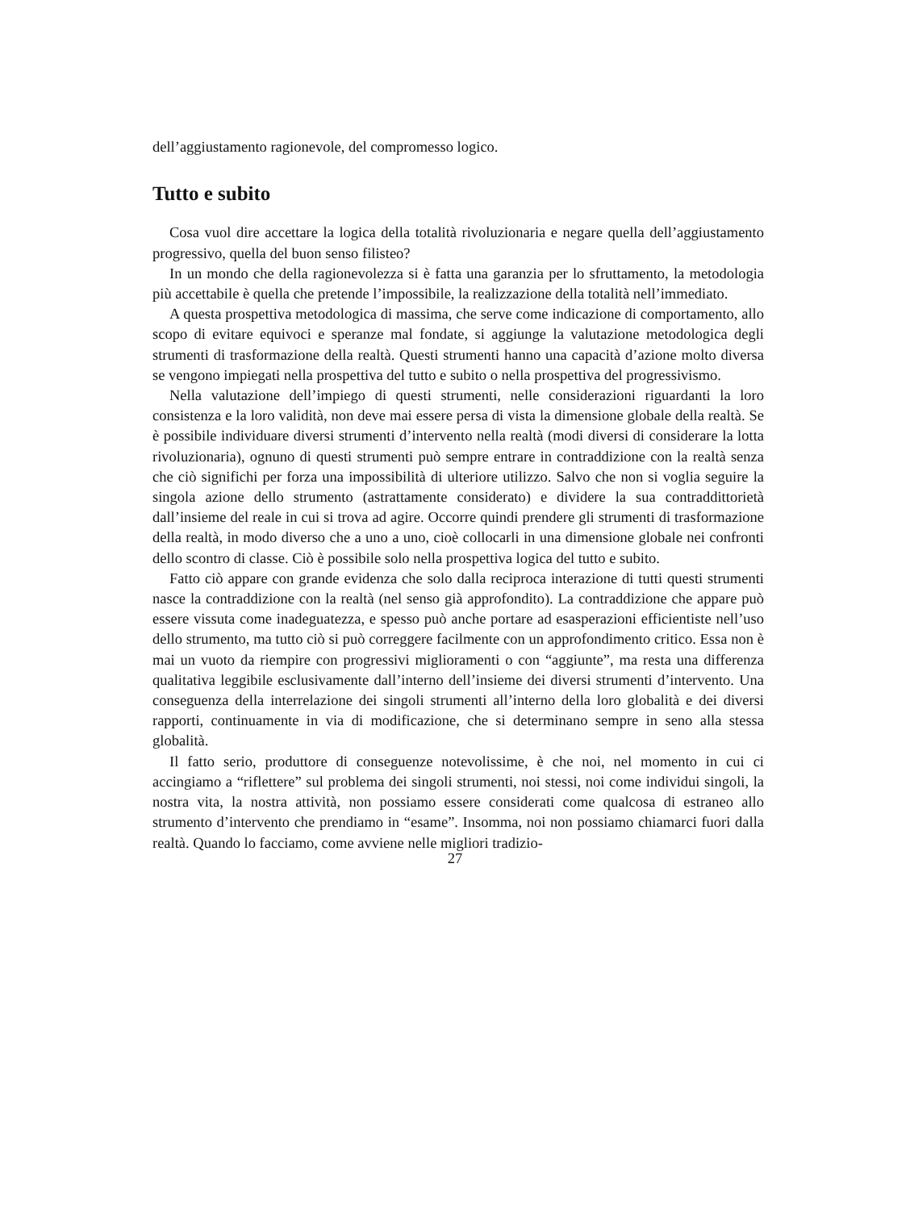dell’aggiustamento ragionevole, del compromesso logico.
Tutto e subito
Cosa vuol dire accettare la logica della totalità rivoluzionaria e negare quella dell’aggiustamento progressivo, quella del buon senso filisteo?
In un mondo che della ragionevolezza si è fatta una garanzia per lo sfruttamento, la metodologia più accettabile è quella che pretende l’impossibile, la realizzazione della totalità nell’immediato.
A questa prospettiva metodologica di massima, che serve come indicazione di comportamento, allo scopo di evitare equivoci e speranze mal fondate, si aggiunge la valutazione metodologica degli strumenti di trasformazione della realtà. Questi strumenti hanno una capacità d’azione molto diversa se vengono impiegati nella prospettiva del tutto e subito o nella prospettiva del progressivismo.
Nella valutazione dell’impiego di questi strumenti, nelle considerazioni riguardanti la loro consistenza e la loro validità, non deve mai essere persa di vista la dimensione globale della realtà. Se è possibile individuare diversi strumenti d’intervento nella realtà (modi diversi di considerare la lotta rivoluzionaria), ognuno di questi strumenti può sempre entrare in contraddizione con la realtà senza che ciò significhi per forza una impossibilità di ulteriore utilizzo. Salvo che non si voglia seguire la singola azione dello strumento (astrattamente considerato) e dividere la sua contraddittorietà dall’insieme del reale in cui si trova ad agire. Occorre quindi prendere gli strumenti di trasformazione della realtà, in modo diverso che a uno a uno, cioè collocarli in una dimensione globale nei confronti dello scontro di classe. Ciò è possibile solo nella prospettiva logica del tutto e subito.
Fatto ciò appare con grande evidenza che solo dalla reciproca interazione di tutti questi strumenti nasce la contraddizione con la realtà (nel senso già approfondito). La contraddizione che appare può essere vissuta come inadeguatezza, e spesso può anche portare ad esasperazioni efficientiste nell’uso dello strumento, ma tutto ciò si può correggere facilmente con un approfondimento critico. Essa non è mai un vuoto da riempire con progressivi miglioramenti o con “aggiunte”, ma resta una differenza qualitativa leggibile esclusivamente dall’interno dell’insieme dei diversi strumenti d’intervento. Una conseguenza della interrelazione dei singoli strumenti all’interno della loro globalità e dei diversi rapporti, continuamente in via di modificazione, che si determinano sempre in seno alla stessa globalità.
Il fatto serio, produttore di conseguenze notevolissime, è che noi, nel momento in cui ci accingiamo a “riflettere” sul problema dei singoli strumenti, noi stessi, noi come individui singoli, la nostra vita, la nostra attività, non possiamo essere considerati come qualcosa di estraneo allo strumento d’intervento che prendiamo in “esame”. Insomma, noi non possiamo chiamarci fuori dalla realtà. Quando lo facciamo, come avviene nelle migliori tradizio-
27